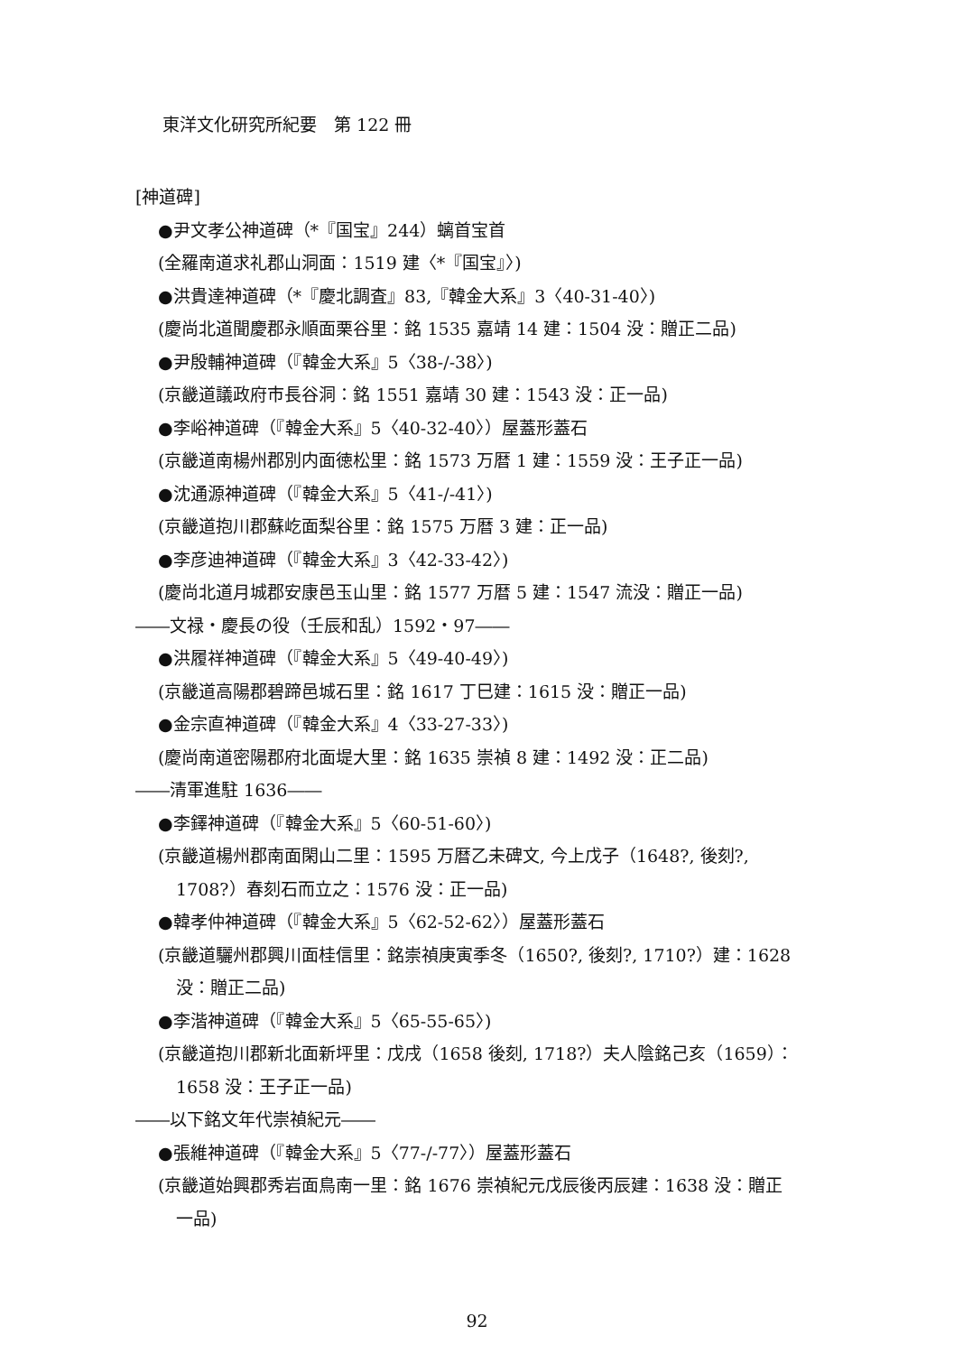東洋文化研究所紀要　第 122 冊
[神道碑]
●尹文孝公神道碑（*『国宝』244）螭首宝首
(全羅南道求礼郡山洞面：1519 建〈*『国宝』〉)
●洪貴達神道碑（*『慶北調査』83,『韓金大系』3〈40-31-40〉)
(慶尚北道聞慶郡永順面栗谷里：銘 1535 嘉靖 14 建：1504 没：贈正二品)
●尹殷輔神道碑（『韓金大系』5〈38-/-38〉)
(京畿道議政府市長谷洞：銘 1551 嘉靖 30 建：1543 没：正一品)
●李峪神道碑（『韓金大系』5〈40-32-40〉）屋蓋形蓋石
(京畿道南楊州郡別内面徳松里：銘 1573 万暦 1 建：1559 没：王子正一品)
●沈通源神道碑（『韓金大系』5〈41-/-41〉)
(京畿道抱川郡蘇屹面梨谷里：銘 1575 万暦 3 建：正一品)
●李彦迪神道碑（『韓金大系』3〈42-33-42〉)
(慶尚北道月城郡安康邑玉山里：銘 1577 万暦 5 建：1547 流没：贈正一品)
――文禄・慶長の役（壬辰和乱）1592・97――
●洪履祥神道碑（『韓金大系』5〈49-40-49〉)
(京畿道高陽郡碧蹄邑城石里：銘 1617 丁巳建：1615 没：贈正一品)
●金宗直神道碑（『韓金大系』4〈33-27-33〉)
(慶尚南道密陽郡府北面堤大里：銘 1635 崇禎 8 建：1492 没：正二品)
――清軍進駐 1636――
●李鐸神道碑（『韓金大系』5〈60-51-60〉)
(京畿道楊州郡南面閑山二里：1595 万暦乙未碑文, 今上戊子（1648?, 後刻?,
1708?）春刻石而立之：1576 没：正一品)
●韓孝仲神道碑（『韓金大系』5〈62-52-62〉）屋蓋形蓋石
(京畿道驪州郡興川面桂信里：銘崇禎庚寅季冬（1650?, 後刻?, 1710?）建：1628
没：贈正二品)
●李湝神道碑（『韓金大系』5〈65-55-65〉)
(京畿道抱川郡新北面新坪里：戊戌（1658 後刻, 1718?）夫人陰銘己亥（1659）：
1658 没：王子正一品)
――以下銘文年代崇禎紀元――
●張維神道碑（『韓金大系』5〈77-/-77〉）屋蓋形蓋石
(京畿道始興郡秀岩面鳥南一里：銘 1676 崇禎紀元戊辰後丙辰建：1638 没：贈正
一品)
92